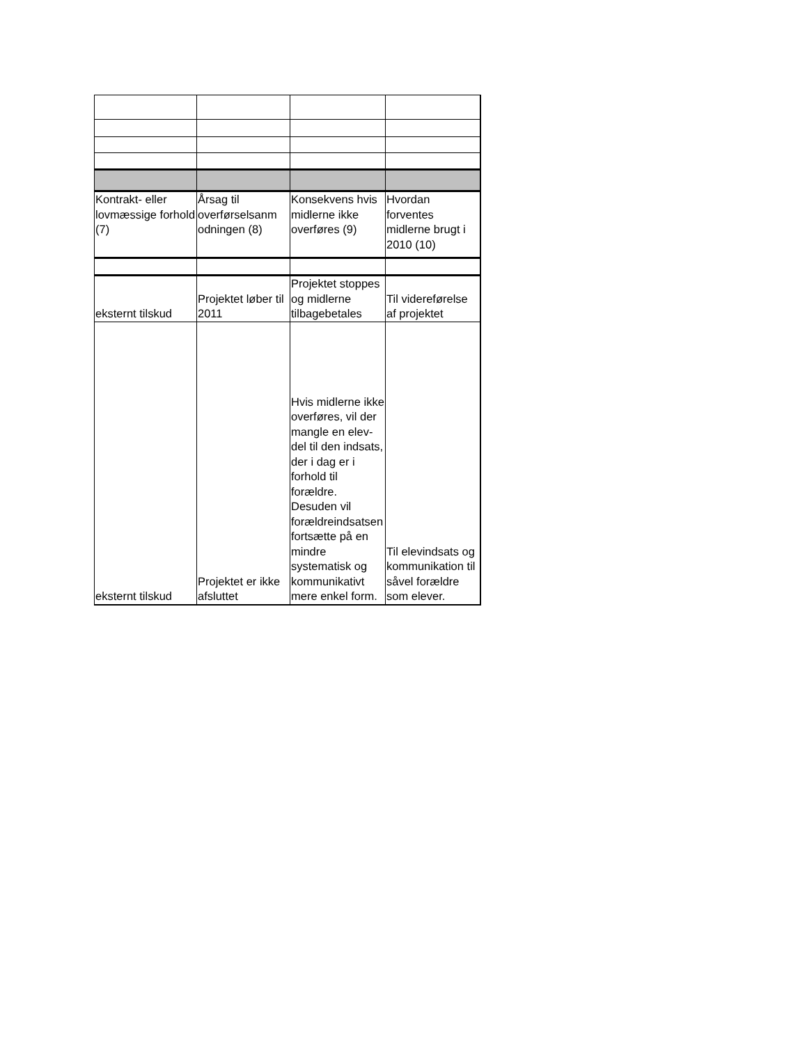| Kontrakt- eller lovmæssige forhold (7) | Årsag til overførselsanm odningen (8) | Konsekvens hvis midlerne ikke overføres (9) | Hvordan forventes midlerne brugt i 2010 (10) |
| eksternt tilskud | Projektet løber til 2011 | Projektet stoppes og midlerne tilbagebetales | Til videreførelse af projektet |
| eksternt tilskud | Projektet er ikke afsluttet | Hvis midlerne ikke overføres, vil der mangle en elev-del til den indsats, der i dag er i forhold til forældre. Desuden vil forældreindsatsen fortsætte på en mindre systematisk og kommunikativt mere enkel form. | Til elevindsats og kommunikation til såvel forældre som elever. |